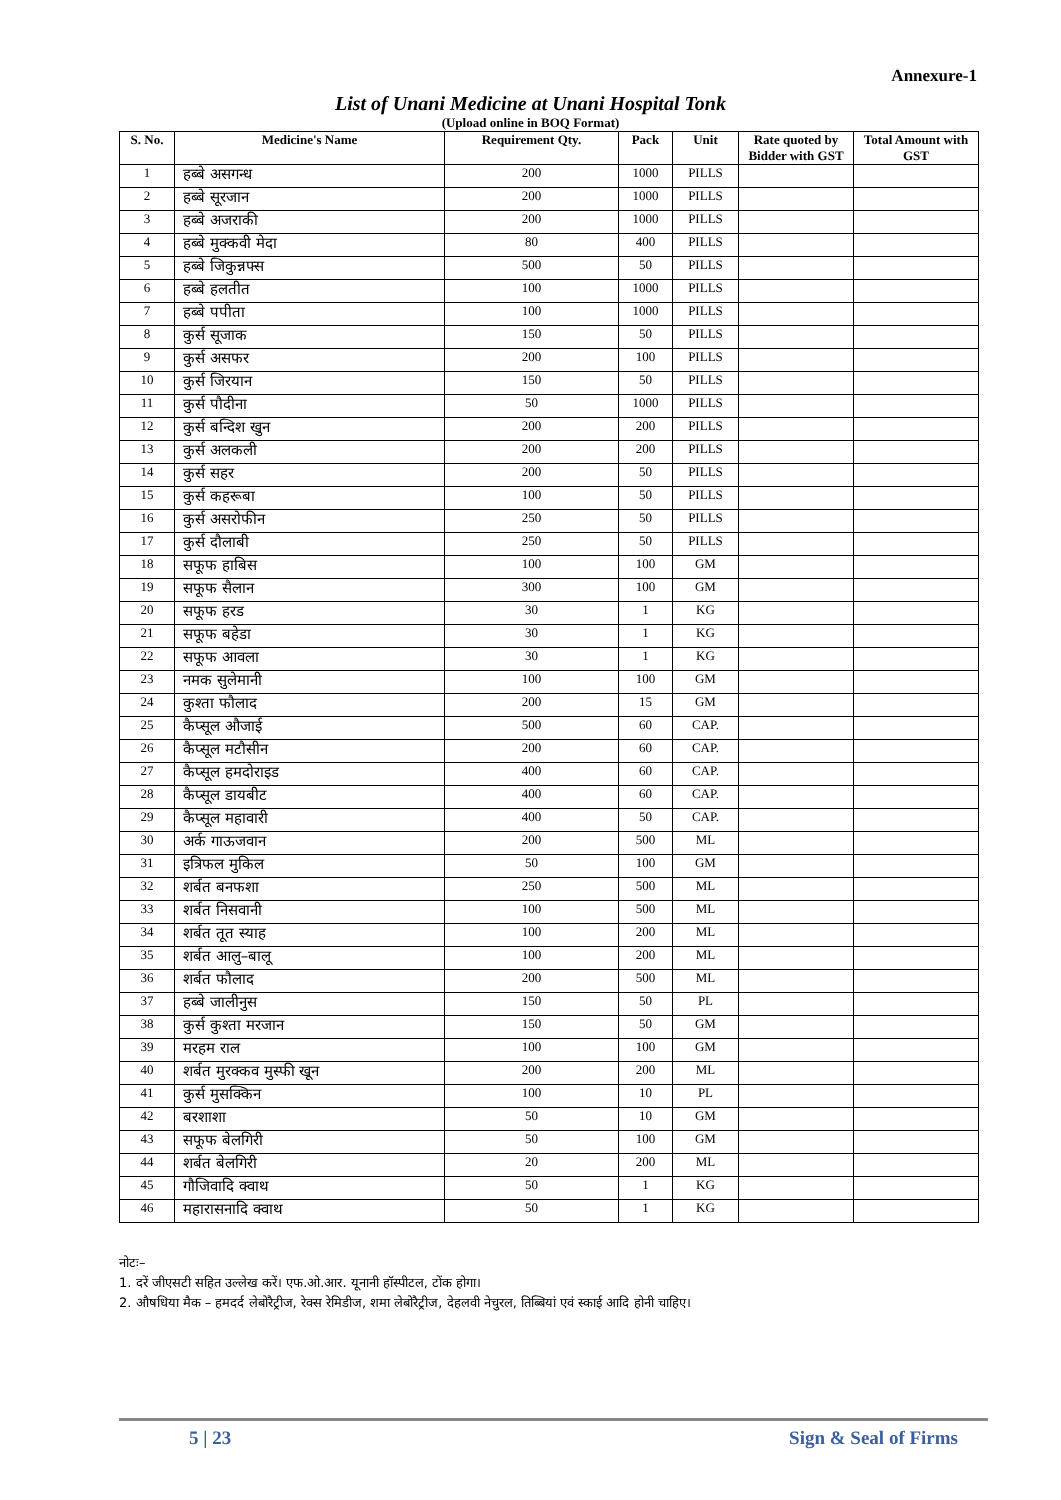Annexure-1
List of Unani Medicine at Unani Hospital Tonk
(Upload online in BOQ Format)
| S. No. | Medicine's Name | Requirement Qty. | Pack | Unit | Rate quoted by Bidder with GST | Total Amount with GST |
| --- | --- | --- | --- | --- | --- | --- |
| 1 | हब्बे असगन्ध | 200 | 1000 | PILLS | | |
| 2 | हब्बे सूरजान | 200 | 1000 | PILLS | | |
| 3 | हब्बे अजराकी | 200 | 1000 | PILLS | | |
| 4 | हब्बे मुक्कवी मेदा | 80 | 400 | PILLS | | |
| 5 | हब्बे जिकुन्नफ्स | 500 | 50 | PILLS | | |
| 6 | हब्बे हलतीत | 100 | 1000 | PILLS | | |
| 7 | हब्बे पपीता | 100 | 1000 | PILLS | | |
| 8 | कुर्स सूजाक | 150 | 50 | PILLS | | |
| 9 | कुर्स असफर | 200 | 100 | PILLS | | |
| 10 | कुर्स जिरयान | 150 | 50 | PILLS | | |
| 11 | कुर्स पौदीना | 50 | 1000 | PILLS | | |
| 12 | कुर्स बन्दिश खुन | 200 | 200 | PILLS | | |
| 13 | कुर्स अलकली | 200 | 200 | PILLS | | |
| 14 | कुर्स सहर | 200 | 50 | PILLS | | |
| 15 | कुर्स कहरूबा | 100 | 50 | PILLS | | |
| 16 | कुर्स असरोफीन | 250 | 50 | PILLS | | |
| 17 | कुर्स दौलाबी | 250 | 50 | PILLS | | |
| 18 | सफूफ हाबिस | 100 | 100 | GM | | |
| 19 | सफूफ सैलान | 300 | 100 | GM | | |
| 20 | सफूफ हरड | 30 | 1 | KG | | |
| 21 | सफूफ बहेडा | 30 | 1 | KG | | |
| 22 | सफूफ आवला | 30 | 1 | KG | | |
| 23 | नमक सुलेमानी | 100 | 100 | GM | | |
| 24 | कुश्ता फौलाद | 200 | 15 | GM | | |
| 25 | कैप्सूल औजाई | 500 | 60 | CAP. | | |
| 26 | कैप्सूल मटौसीन | 200 | 60 | CAP. | | |
| 27 | कैप्सूल हमदोराइड | 400 | 60 | CAP. | | |
| 28 | कैप्सूल डायबीट | 400 | 60 | CAP. | | |
| 29 | कैप्सूल महावारी | 400 | 50 | CAP. | | |
| 30 | अर्क गाऊजवान | 200 | 500 | ML | | |
| 31 | इत्रिफल मुकिल | 50 | 100 | GM | | |
| 32 | शर्बत बनफशा | 250 | 500 | ML | | |
| 33 | शर्बत निसवानी | 100 | 500 | ML | | |
| 34 | शर्बत तूत स्याह | 100 | 200 | ML | | |
| 35 | शर्बत आलु–बालू | 100 | 200 | ML | | |
| 36 | शर्बत फौलाद | 200 | 500 | ML | | |
| 37 | हब्बे जालीनुस | 150 | 50 | PL | | |
| 38 | कुर्स कुश्ता मरजान | 150 | 50 | GM | | |
| 39 | मरहम राल | 100 | 100 | GM | | |
| 40 | शर्बत मुरक्कव मुस्फी खून | 200 | 200 | ML | | |
| 41 | कुर्स मुसक्किन | 100 | 10 | PL | | |
| 42 | बरशाशा | 50 | 10 | GM | | |
| 43 | सफूफ बेलगिरी | 50 | 100 | GM | | |
| 44 | शर्बत बेलगिरी | 20 | 200 | ML | | |
| 45 | गौजिवादि क्वाथ | 50 | 1 | KG | | |
| 46 | महारासनादि क्वाथ | 50 | 1 | KG | | |
नोटः–
1. दरें जीएसटी सहित उल्लेख करें। एफ.ओ.आर. यूनानी हॉस्पीटल, टोंक होगा।
2. औषधिया मैक – हमदर्द लेबोरैट्रीज, रेक्स रेमिडीज, शमा लेबोरैट्रीज, देहलवी नेचुरल, तिब्बियां एवं स्काई आदि होनी चाहिए।
5 | 23 Sign & Seal of Firms